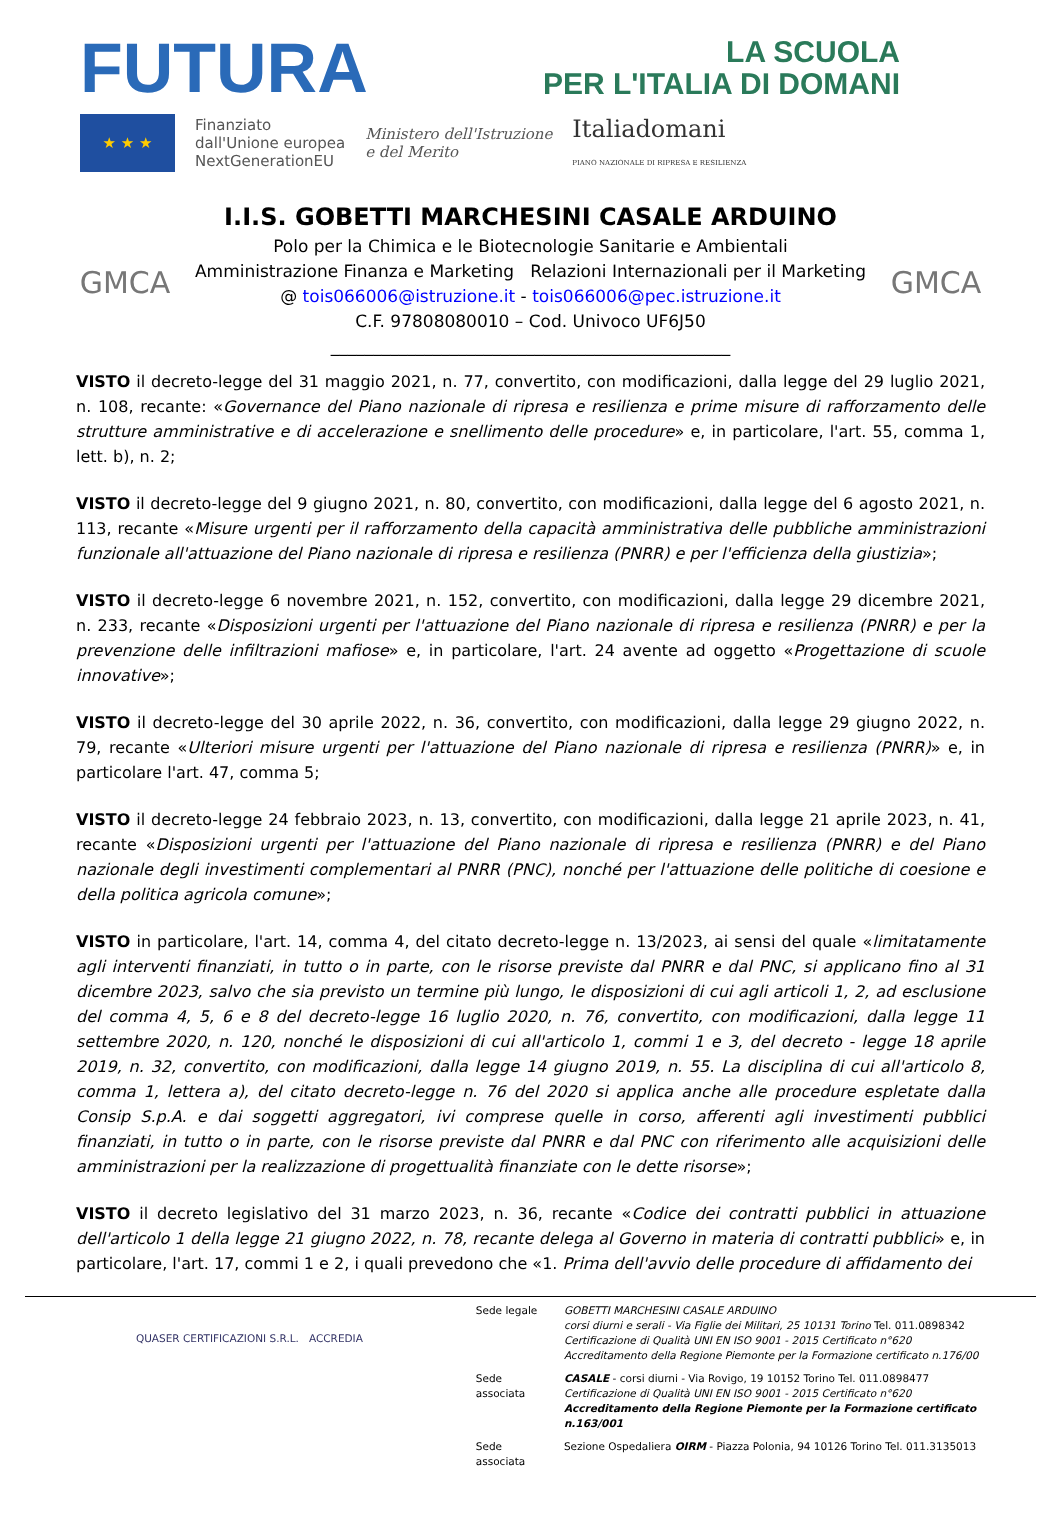FUTURA
LA SCUOLA
PER L'ITALIA DI DOMANI
★ ★ ★
Finanziato
dall'Unione europea
NextGenerationEU
Ministero dell'Istruzione
e del Merito
Italiadomani
PIANO NAZIONALE DI RIPRESA E RESILIENZA
GMCA
I.I.S. GOBETTI MARCHESINI CASALE ARDUINO
Polo per la Chimica e le Biotecnologie Sanitarie e Ambientali
Amministrazione Finanza e Marketing Relazioni Internazionali per il Marketing
@ tois066006@istruzione.it - tois066006@pec.istruzione.it
C.F. 97808080010 – Cod. Univoco UF6J50
_______________________________________________
GMCA
VISTO il decreto-legge del 31 maggio 2021, n. 77, convertito, con modificazioni, dalla legge del 29 luglio 2021, n. 108, recante: «Governance del Piano nazionale di ripresa e resilienza e prime misure di rafforzamento delle strutture amministrative e di accelerazione e snellimento delle procedure» e, in particolare, l'art. 55, comma 1, lett. b), n. 2;
VISTO il decreto-legge del 9 giugno 2021, n. 80, convertito, con modificazioni, dalla legge del 6 agosto 2021, n. 113, recante «Misure urgenti per il rafforzamento della capacità amministrativa delle pubbliche amministrazioni funzionale all'attuazione del Piano nazionale di ripresa e resilienza (PNRR) e per l'efficienza della giustizia»;
VISTO il decreto-legge 6 novembre 2021, n. 152, convertito, con modificazioni, dalla legge 29 dicembre 2021, n. 233, recante «Disposizioni urgenti per l'attuazione del Piano nazionale di ripresa e resilienza (PNRR) e per la prevenzione delle infiltrazioni mafiose» e, in particolare, l'art. 24 avente ad oggetto «Progettazione di scuole innovative»;
VISTO il decreto-legge del 30 aprile 2022, n. 36, convertito, con modificazioni, dalla legge 29 giugno 2022, n. 79, recante «Ulteriori misure urgenti per l'attuazione del Piano nazionale di ripresa e resilienza (PNRR)» e, in particolare l'art. 47, comma 5;
VISTO il decreto-legge 24 febbraio 2023, n. 13, convertito, con modificazioni, dalla legge 21 aprile 2023, n. 41, recante «Disposizioni urgenti per l'attuazione del Piano nazionale di ripresa e resilienza (PNRR) e del Piano nazionale degli investimenti complementari al PNRR (PNC), nonché per l'attuazione delle politiche di coesione e della politica agricola comune»;
VISTO in particolare, l'art. 14, comma 4, del citato decreto-legge n. 13/2023, ai sensi del quale «limitatamente agli interventi finanziati, in tutto o in parte, con le risorse previste dal PNRR e dal PNC, si applicano fino al 31 dicembre 2023, salvo che sia previsto un termine più lungo, le disposizioni di cui agli articoli 1, 2, ad esclusione del comma 4, 5, 6 e 8 del decreto-legge 16 luglio 2020, n. 76, convertito, con modificazioni, dalla legge 11 settembre 2020, n. 120, nonché le disposizioni di cui all'articolo 1, commi 1 e 3, del decreto - legge 18 aprile 2019, n. 32, convertito, con modificazioni, dalla legge 14 giugno 2019, n. 55. La disciplina di cui all'articolo 8, comma 1, lettera a), del citato decreto-legge n. 76 del 2020 si applica anche alle procedure espletate dalla Consip S.p.A. e dai soggetti aggregatori, ivi comprese quelle in corso, afferenti agli investimenti pubblici finanziati, in tutto o in parte, con le risorse previste dal PNRR e dal PNC con riferimento alle acquisizioni delle amministrazioni per la realizzazione di progettualità finanziate con le dette risorse»;
VISTO il decreto legislativo del 31 marzo 2023, n. 36, recante «Codice dei contratti pubblici in attuazione dell'articolo 1 della legge 21 giugno 2022, n. 78, recante delega al Governo in materia di contratti pubblici» e, in particolare, l'art. 17, commi 1 e 2, i quali prevedono che «1. Prima dell'avvio delle procedure di affidamento dei
QUASER CERTIFICAZIONI S.R.L. ACCREDIA
| Sede legale | GOBETTI MARCHESINI CASALE ARDUINO corsi diurni e serali - Via Figlie dei Militari, 25 10131 Torino Tel. 011.0898342 Certificazione di Qualità UNI EN ISO 9001 - 2015 Certificato n°620 Accreditamento della Regione Piemonte per la Formazione certificato n.176/00 |
| Sede associata | CASALE - corsi diurni - Via Rovigo, 19 10152 Torino Tel. 011.0898477 Certificazione di Qualità UNI EN ISO 9001 - 2015 Certificato n°620 Accreditamento della Regione Piemonte per la Formazione certificato n.163/001 |
| Sede associata | Sezione Ospedaliera OIRM - Piazza Polonia, 94 10126 Torino Tel. 011.3135013 |